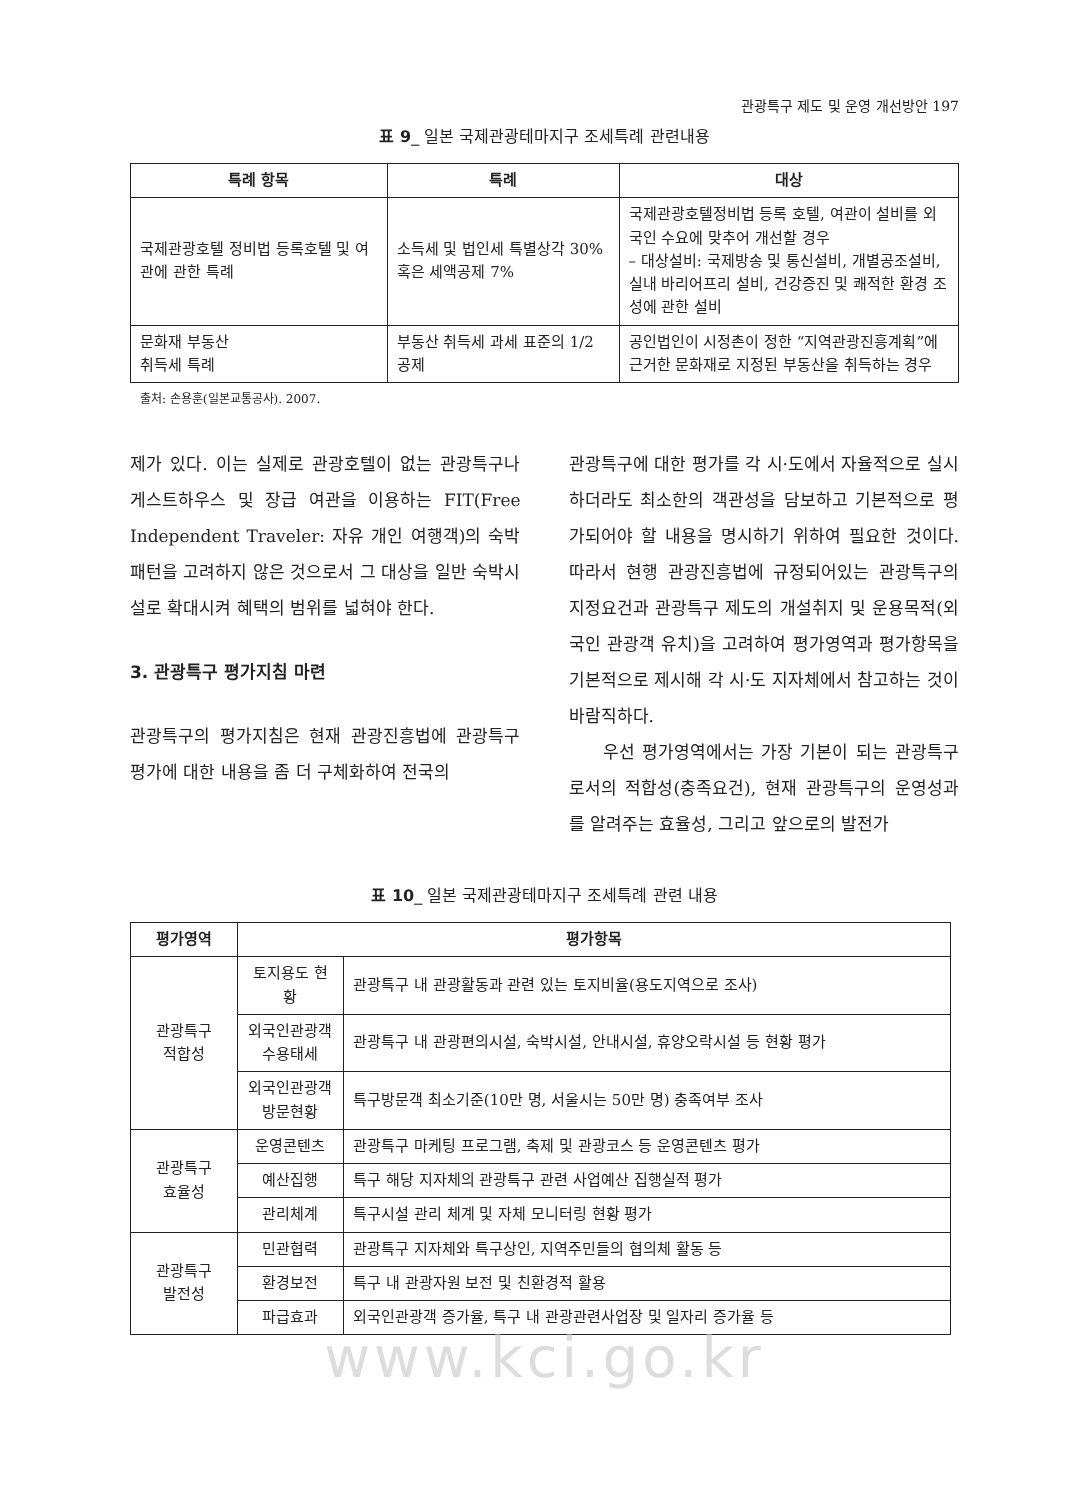관광특구 제도 및 운영 개선방안 197
표 9_ 일본 국제관광테마지구 조세특례 관련내용
| 특례 항목 | 특례 | 대상 |
| --- | --- | --- |
| 국제관광호텔 정비법 등록호텔 및 여관에 관한 특례 | 소득세 및 법인세 특별상각 30% 혹은 세액공제 7% | 국제관광호텔정비법 등록 호텔, 여관이 설비를 외국인 수요에 맞추어 개선할 경우 – 대상설비: 국제방송 및 통신설비, 개별공조설비, 실내 바리어프리 설비, 건강증진 및 쾌적한 환경 조성에 관한 설비 |
| 문화재 부동산 취득세 특례 | 부동산 취득세 과세 표준의 1/2 공제 | 공인법인이 시정촌이 정한 “지역관광진흥계획”에 근거한 문화재로 지정된 부동산을 취득하는 경우 |
출처: 손용훈(일본교통공사). 2007.
제가 있다. 이는 실제로 관광호텔이 없는 관광특구나 게스트하우스 및 장급 여관을 이용하는 FIT(Free Independent Traveler: 자유 개인 여행객)의 숙박패턴을 고려하지 않은 것으로서 그 대상을 일반 숙박시설로 확대시켜 혜택의 범위를 넓혀야 한다.
3. 관광특구 평가지침 마련
관광특구의 평가지침은 현재 관광진흥법에 관광특구 평가에 대한 내용을 좀 더 구체화하여 전국의
관광특구에 대한 평가를 각 시·도에서 자율적으로 실시하더라도 최소한의 객관성을 담보하고 기본적으로 평가되어야 할 내용을 명시하기 위하여 필요한 것이다. 따라서 현행 관광진흥법에 규정되어있는 관광특구의 지정요건과 관광특구 제도의 개설취지 및 운용목적(외국인 관광객 유치)을 고려하여 평가영역과 평가항목을 기본적으로 제시해 각 시·도 지자체에서 참고하는 것이 바람직하다.
우선 평가영역에서는 가장 기본이 되는 관광특구로서의 적합성(충족요건), 현재 관광특구의 운영성과를 알려주는 효율성, 그리고 앞으로의 발전가
표 10_ 일본 국제관광테마지구 조세특례 관련 내용
| 평가영역 | 평가항목 | |
| --- | --- | --- |
| 관광특구 적합성 | 토지용도 현황 | 관광특구 내 관광활동과 관련 있는 토지비율(용도지역으로 조사) |
| | 외국인관광객 수용태세 | 관광특구 내 관광편의시설, 숙박시설, 안내시설, 휴양오락시설 등 현황 평가 |
| | 외국인관광객 방문현황 | 특구방문객 최소기준(10만 명, 서울시는 50만 명) 충족여부 조사 |
| 관광특구 효율성 | 운영콘텐츠 | 관광특구 마케팅 프로그램, 축제 및 관광코스 등 운영콘텐츠 평가 |
| | 예산집행 | 특구 해당 지자체의 관광특구 관련 사업예산 집행실적 평가 |
| | 관리체계 | 특구시설 관리 체계 및 자체 모니터링 현황 평가 |
| 관광특구 발전성 | 민관협력 | 관광특구 지자체와 특구상인, 지역주민들의 협의체 활동 등 |
| | 환경보전 | 특구 내 관광자원 보전 및 친환경적 활용 |
| | 파급효과 | 외국인관광객 증가율, 특구 내 관광관련사업장 및 일자리 증가율 등 |
www.kci.go.kr